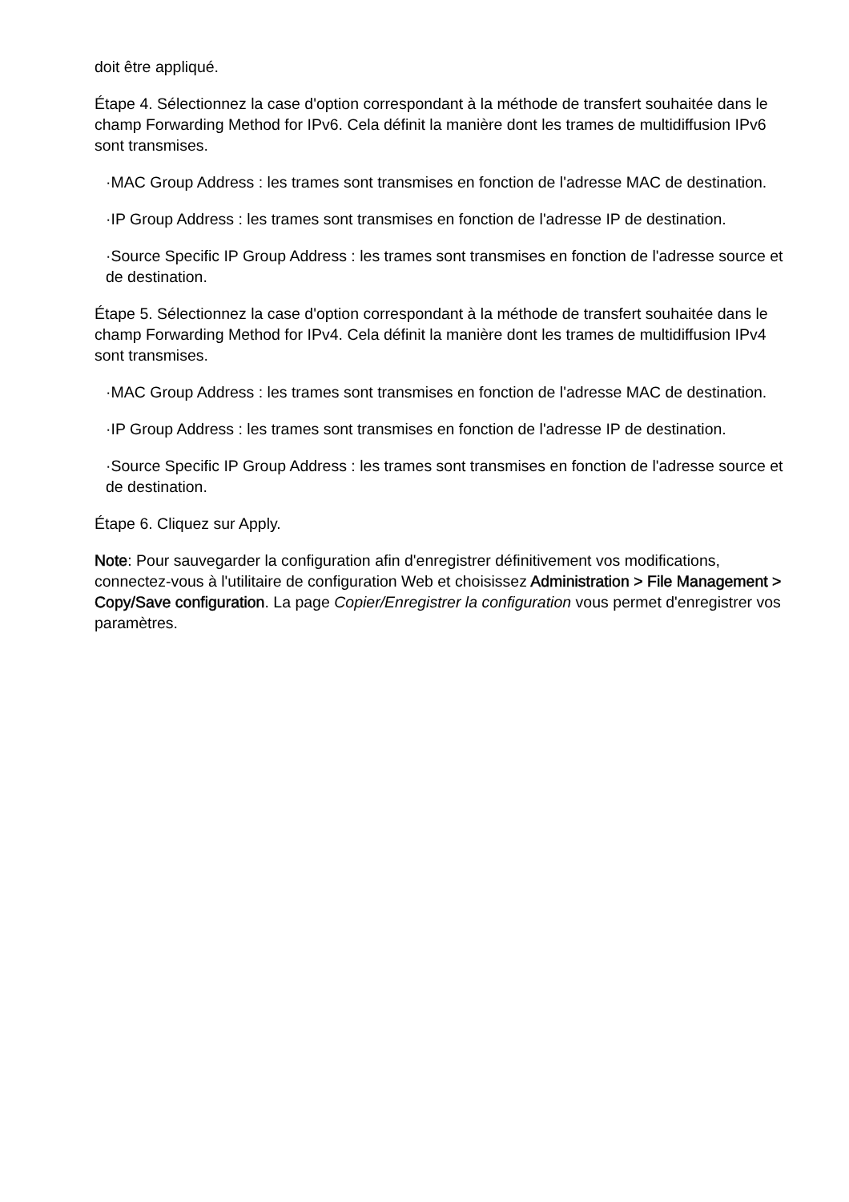doit être appliqué.
Étape 4. Sélectionnez la case d'option correspondant à la méthode de transfert souhaitée dans le champ Forwarding Method for IPv6. Cela définit la manière dont les trames de multidiffusion IPv6 sont transmises.
·MAC Group Address : les trames sont transmises en fonction de l'adresse MAC de destination.
·IP Group Address : les trames sont transmises en fonction de l'adresse IP de destination.
·Source Specific IP Group Address : les trames sont transmises en fonction de l'adresse source et de destination.
Étape 5. Sélectionnez la case d'option correspondant à la méthode de transfert souhaitée dans le champ Forwarding Method for IPv4. Cela définit la manière dont les trames de multidiffusion IPv4 sont transmises.
·MAC Group Address : les trames sont transmises en fonction de l'adresse MAC de destination.
·IP Group Address : les trames sont transmises en fonction de l'adresse IP de destination.
·Source Specific IP Group Address : les trames sont transmises en fonction de l'adresse source et de destination.
Étape 6. Cliquez sur Apply.
Note: Pour sauvegarder la configuration afin d'enregistrer définitivement vos modifications, connectez-vous à l'utilitaire de configuration Web et choisissez Administration > File Management > Copy/Save configuration. La page Copier/Enregistrer la configuration vous permet d'enregistrer vos paramètres.